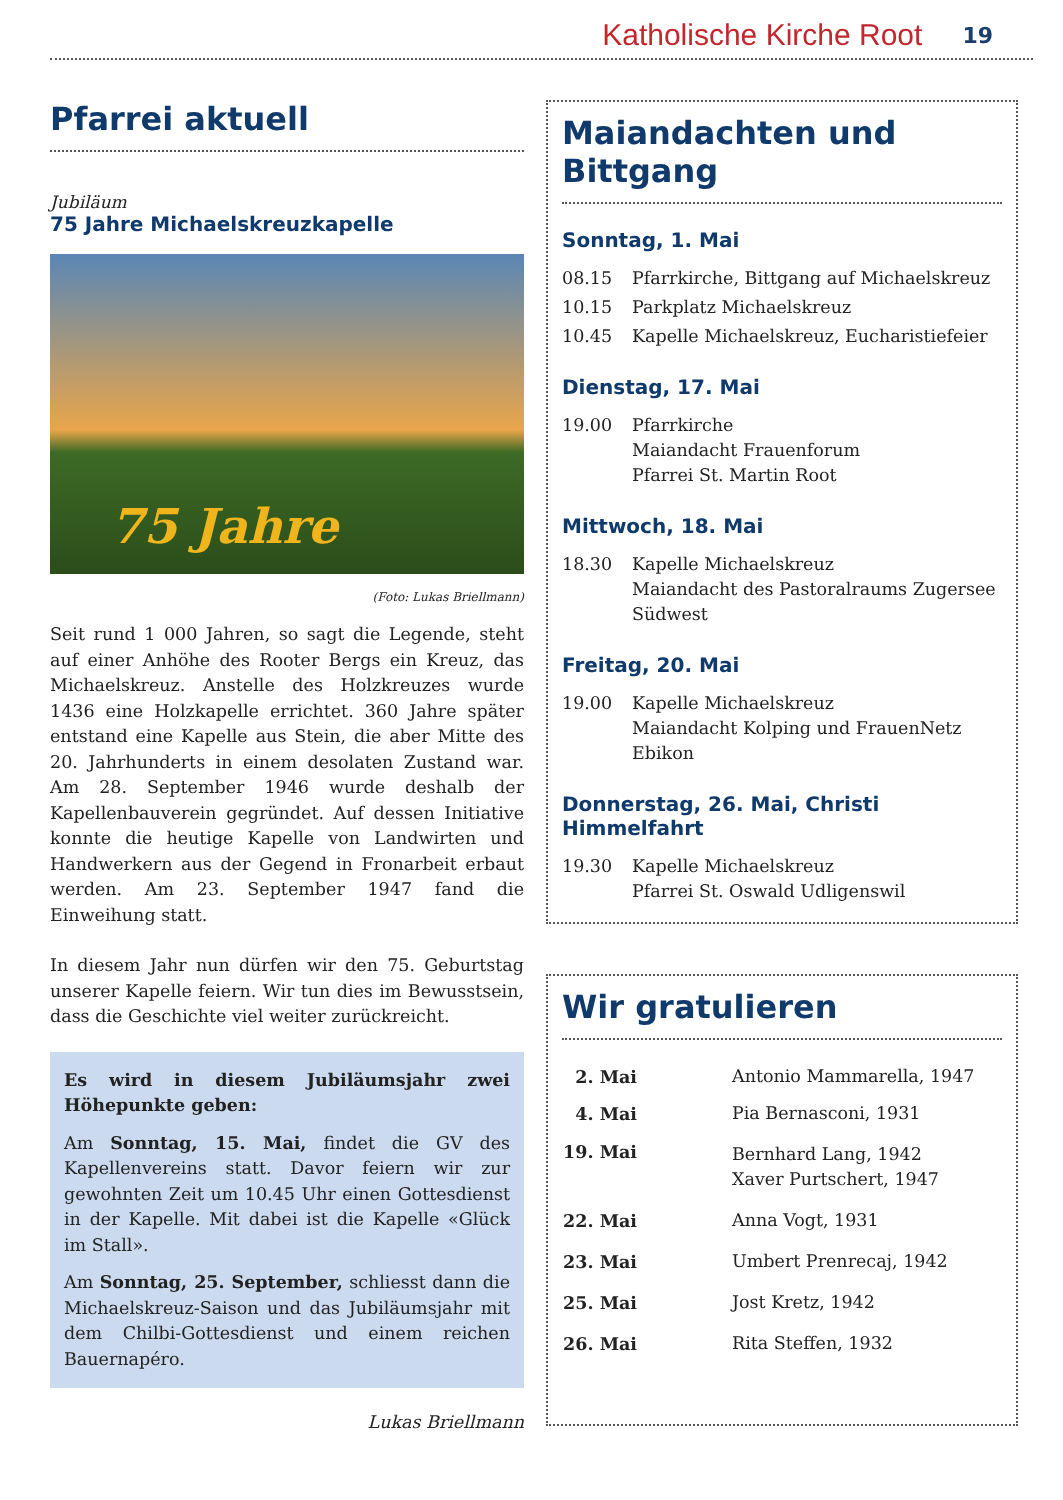Katholische Kirche Root 19
Pfarrei aktuell
Jubiläum
75 Jahre Michaelskreuzkapelle
75 Jahre
(Foto: Lukas Briellmann)
Seit rund 1 000 Jahren, so sagt die Legende, steht auf einer Anhöhe des Rooter Bergs ein Kreuz, das Michaelskreuz. Anstelle des Holzkreuzes wurde 1436 eine Holzkapelle errichtet. 360 Jahre später entstand eine Kapelle aus Stein, die aber Mitte des 20. Jahrhunderts in einem desolaten Zustand war. Am 28. September 1946 wurde deshalb der Kapellenbauverein gegründet. Auf dessen Initiative konnte die heutige Kapelle von Landwirten und Handwerkern aus der Gegend in Fronarbeit erbaut werden. Am 23. September 1947 fand die Einweihung statt.
In diesem Jahr nun dürfen wir den 75. Geburtstag unserer Kapelle feiern. Wir tun dies im Bewusstsein, dass die Geschichte viel weiter zurückreicht.
Es wird in diesem Jubiläumsjahr zwei Höhepunkte geben:
Am Sonntag, 15. Mai, findet die GV des Kapellenvereins statt. Davor feiern wir zur gewohnten Zeit um 10.45 Uhr einen Gottesdienst in der Kapelle. Mit dabei ist die Kapelle «Glück im Stall».
Am Sonntag, 25. September, schliesst dann die Michaelskreuz-Saison und das Jubiläumsjahr mit dem Chilbi-Gottesdienst und einem reichen Bauernapéro.
Lukas Briellmann
Maiandachten und Bittgang
Sonntag, 1. Mai
| 08.15 | Pfarrkirche, Bittgang auf Michaelskreuz |
| 10.15 | Parkplatz Michaelskreuz |
| 10.45 | Kapelle Michaelskreuz, Eucharistiefeier |
Dienstag, 17. Mai
| 19.00 | Pfarrkirche Maiandacht Frauenforum Pfarrei St. Martin Root |
Mittwoch, 18. Mai
| 18.30 | Kapelle Michaelskreuz Maiandacht des Pastoralraums Zugersee Südwest |
Freitag, 20. Mai
| 19.00 | Kapelle Michaelskreuz Maiandacht Kolping und FrauenNetz Ebikon |
Donnerstag, 26. Mai, Christi Himmelfahrt
| 19.30 | Kapelle Michaelskreuz Pfarrei St. Oswald Udligenswil |
Wir gratulieren
| 2. Mai | Antonio Mammarella, 1947 |
| 4. Mai | Pia Bernasconi, 1931 |
| 19. Mai | Bernhard Lang, 1942 Xaver Purtschert, 1947 |
| 22. Mai | Anna Vogt, 1931 |
| 23. Mai | Umbert Prenrecaj, 1942 |
| 25. Mai | Jost Kretz, 1942 |
| 26. Mai | Rita Steffen, 1932 |